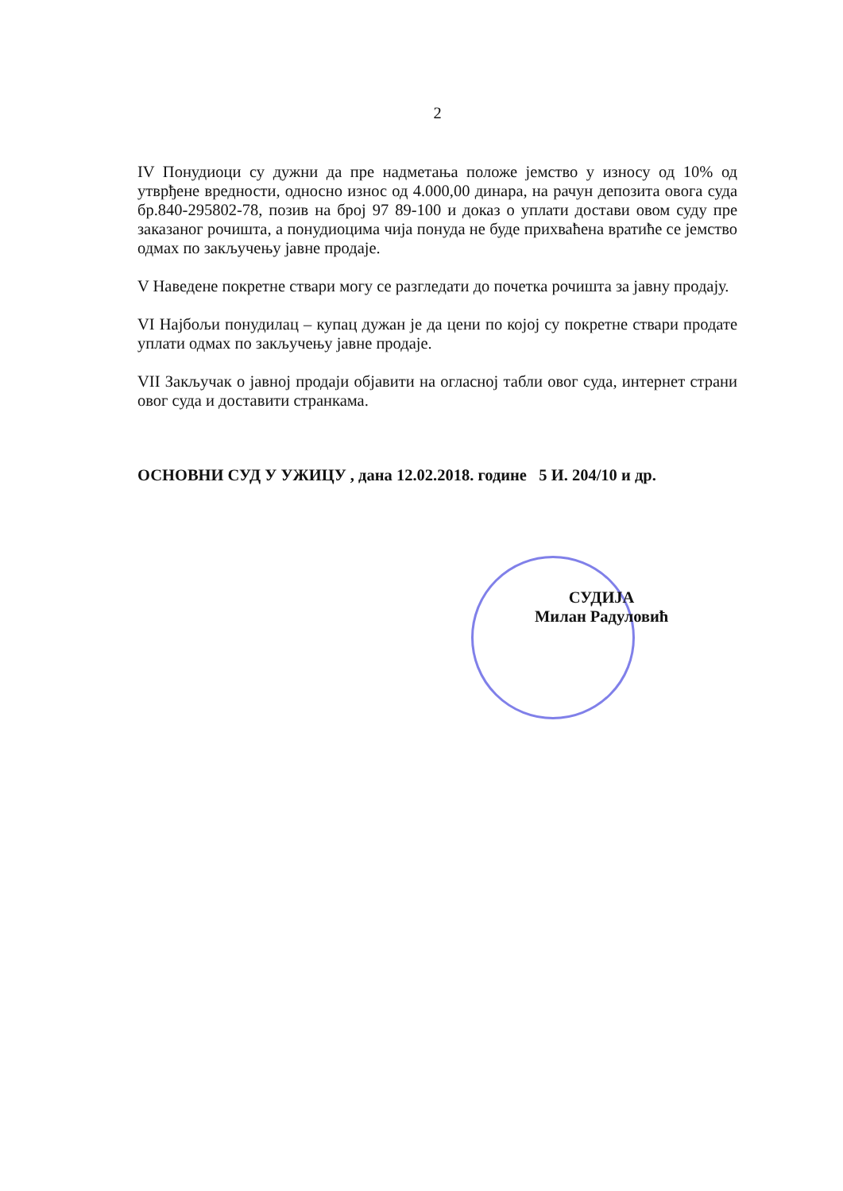2
IV Понудиоци су дужни да пре надметања положе јемство у износу од 10% од утврђене вредности, односно износ од 4.000,00 динара, на рачун депозита овога суда бр.840-295802-78, позив на број 97 89-100 и доказ о уплати достави овом суду пре заказаног рочишта, а понудиоцима чија понуда не буде прихваћена вратиће се јемство одмах по закључењу јавне продаје.
V Наведене покретне ствари могу се разгледати до почетка рочишта за јавну продају.
VI Најбољи понудилац – купац дужан је да цени по којој су покретне ствари продате уплати одмах по закључењу јавне продаје.
VII Закључак о јавној продаји објавити на огласној табли овог суда, интернет страни овог суда и доставити странкама.
ОСНОВНИ СУД У УЖИЦУ , дана 12.02.2018. године 5 И. 204/10 и др.
СУДИЈА
Милан Радуловић